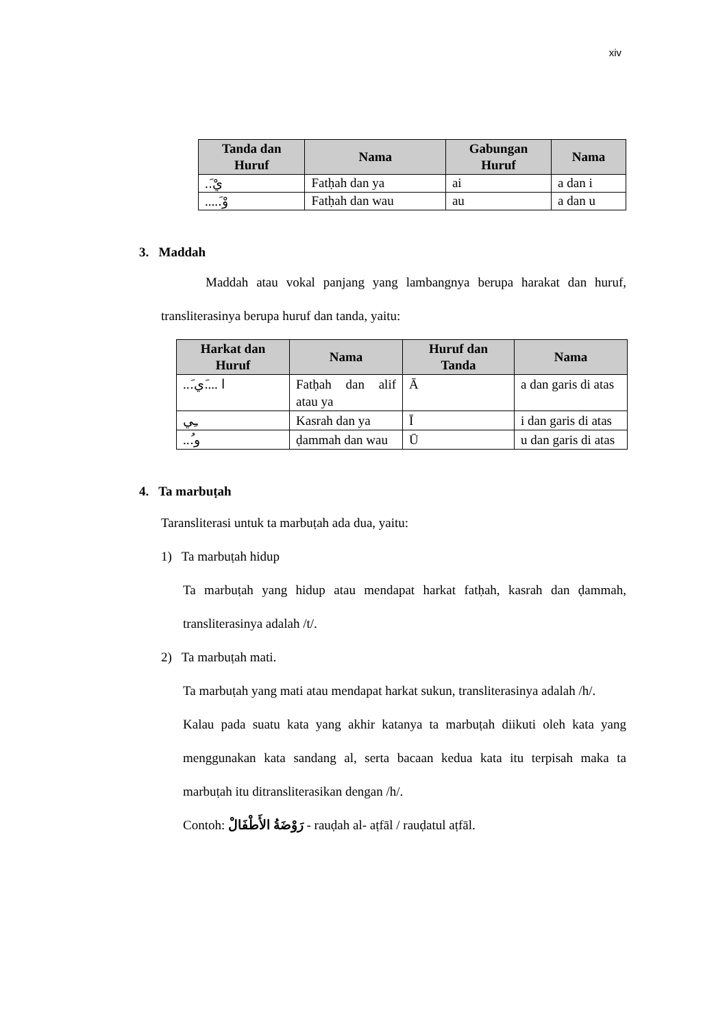xiv
| Tanda dan Huruf | Nama | Gabungan Huruf | Nama |
| --- | --- | --- | --- |
| ..َيْ | Fatḥah dan ya | ai | a dan i |
| .....َوْ | Fatḥah dan wau | au | a dan u |
3. Maddah
Maddah atau vokal panjang yang lambangnya berupa harakat dan huruf, transliterasinya berupa huruf dan tanda, yaitu:
| Harkat dan Huruf | Nama | Huruf dan Tanda | Nama |
| --- | --- | --- | --- |
| ...َا ....َي | Fatḥah dan alif atau ya | Ā | a dan garis di atas |
| ـِي | Kasrah dan ya | Ī | i dan garis di atas |
| ...ُو | ḍammah dan wau | Ū | u dan garis di atas |
4. Ta marbuṭah
Taransliterasi untuk ta marbuṭah ada dua, yaitu:
1) Ta marbuṭah hidup
Ta marbuṭah yang hidup atau mendapat harkat fatḥah, kasrah dan ḍammah, transliterasinya adalah /t/.
2) Ta marbuṭah mati.
Ta marbuṭah yang mati atau mendapat harkat sukun, transliterasinya adalah /h/.
Kalau pada suatu kata yang akhir katanya ta marbuṭah diikuti oleh kata yang menggunakan kata sandang al, serta bacaan kedua kata itu terpisah maka ta marbuṭah itu ditransliterasikan dengan /h/.
Contoh: رَوْضَةُ الأَطْفَالْ - rauḍah al- aṭfāl / rauḍatul aṭfāl.